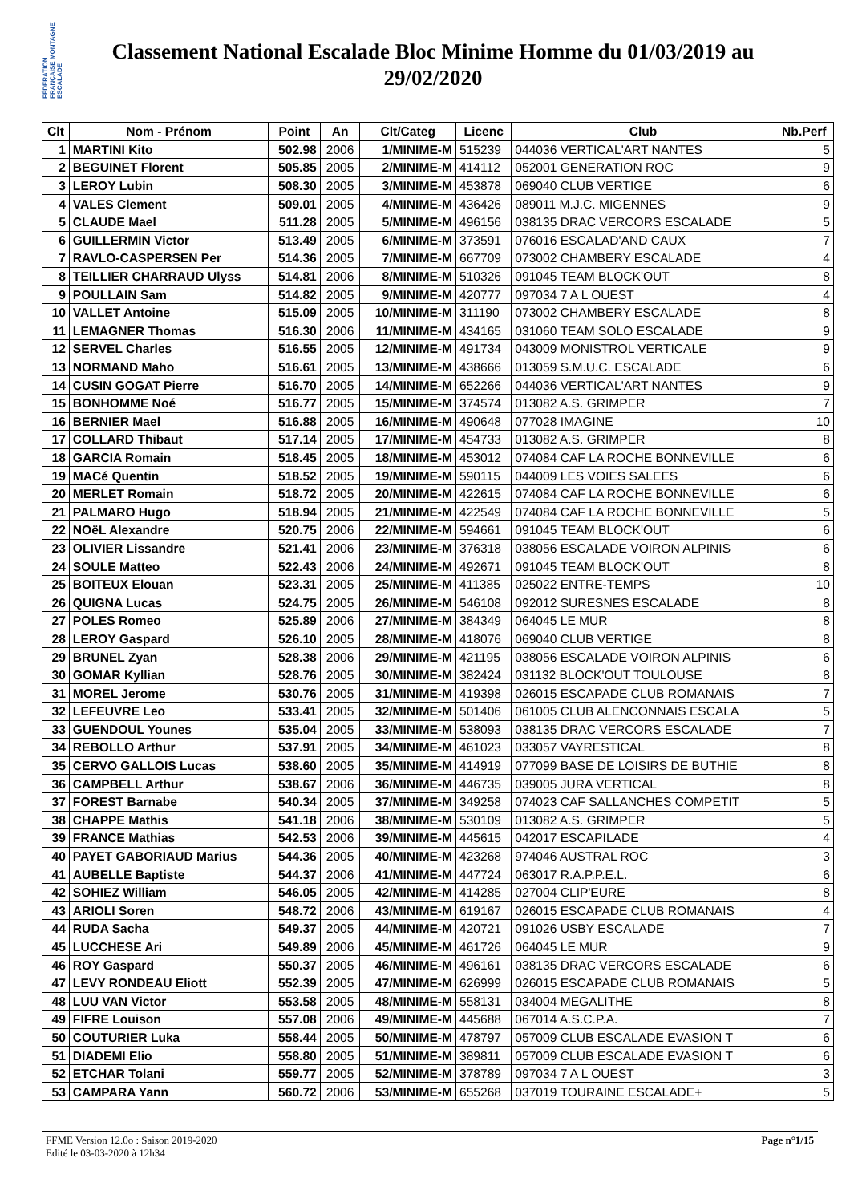FÉDÉRATION FRANÇAISE MONTAGNE ESCALADE
Classement National Escalade Bloc Minime Homme du 01/03/2019 au 29/02/2020
| Clt | Nom - Prénom | Point | An | Clt/Categ | Licenc | Club | Nb.Perf |
| --- | --- | --- | --- | --- | --- | --- | --- |
| 1 | MARTINI Kito | 502.98 | 2006 | 1/MINIME-M | 515239 | 044036 VERTICAL'ART NANTES | 5 |
| 2 | BEGUINET Florent | 505.85 | 2005 | 2/MINIME-M | 414112 | 052001 GENERATION ROC | 9 |
| 3 | LEROY Lubin | 508.30 | 2005 | 3/MINIME-M | 453878 | 069040 CLUB VERTIGE | 6 |
| 4 | VALES Clement | 509.01 | 2005 | 4/MINIME-M | 436426 | 089011 M.J.C. MIGENNES | 9 |
| 5 | CLAUDE Mael | 511.28 | 2005 | 5/MINIME-M | 496156 | 038135 DRAC VERCORS ESCALADE | 5 |
| 6 | GUILLERMIN Victor | 513.49 | 2005 | 6/MINIME-M | 373591 | 076016 ESCALAD'AND CAUX | 7 |
| 7 | RAVLO-CASPERSEN Per | 514.36 | 2005 | 7/MINIME-M | 667709 | 073002 CHAMBERY ESCALADE | 4 |
| 8 | TEILLIER CHARRAUD Ulyss | 514.81 | 2006 | 8/MINIME-M | 510326 | 091045 TEAM BLOCK'OUT | 8 |
| 9 | POULLAIN Sam | 514.82 | 2005 | 9/MINIME-M | 420777 | 097034 7 A L OUEST | 4 |
| 10 | VALLET Antoine | 515.09 | 2005 | 10/MINIME-M | 311190 | 073002 CHAMBERY ESCALADE | 8 |
| 11 | LEMAGNER Thomas | 516.30 | 2006 | 11/MINIME-M | 434165 | 031060 TEAM SOLO ESCALADE | 9 |
| 12 | SERVEL Charles | 516.55 | 2005 | 12/MINIME-M | 491734 | 043009 MONISTROL VERTICALE | 9 |
| 13 | NORMAND Maho | 516.61 | 2005 | 13/MINIME-M | 438666 | 013059 S.M.U.C. ESCALADE | 6 |
| 14 | CUSIN GOGAT Pierre | 516.70 | 2005 | 14/MINIME-M | 652266 | 044036 VERTICAL'ART NANTES | 9 |
| 15 | BONHOMME Noé | 516.77 | 2005 | 15/MINIME-M | 374574 | 013082 A.S. GRIMPER | 7 |
| 16 | BERNIER Mael | 516.88 | 2005 | 16/MINIME-M | 490648 | 077028 IMAGINE | 10 |
| 17 | COLLARD Thibaut | 517.14 | 2005 | 17/MINIME-M | 454733 | 013082 A.S. GRIMPER | 8 |
| 18 | GARCIA Romain | 518.45 | 2005 | 18/MINIME-M | 453012 | 074084 CAF LA ROCHE BONNEVILLE | 6 |
| 19 | MACé Quentin | 518.52 | 2005 | 19/MINIME-M | 590115 | 044009 LES VOIES SALEES | 6 |
| 20 | MERLET Romain | 518.72 | 2005 | 20/MINIME-M | 422615 | 074084 CAF LA ROCHE BONNEVILLE | 6 |
| 21 | PALMARO Hugo | 518.94 | 2005 | 21/MINIME-M | 422549 | 074084 CAF LA ROCHE BONNEVILLE | 5 |
| 22 | NOëL Alexandre | 520.75 | 2006 | 22/MINIME-M | 594661 | 091045 TEAM BLOCK'OUT | 6 |
| 23 | OLIVIER Lissandre | 521.41 | 2006 | 23/MINIME-M | 376318 | 038056 ESCALADE VOIRON ALPINIS | 6 |
| 24 | SOULE Matteo | 522.43 | 2006 | 24/MINIME-M | 492671 | 091045 TEAM BLOCK'OUT | 8 |
| 25 | BOITEUX Elouan | 523.31 | 2005 | 25/MINIME-M | 411385 | 025022 ENTRE-TEMPS | 10 |
| 26 | QUIGNA Lucas | 524.75 | 2005 | 26/MINIME-M | 546108 | 092012 SURESNES ESCALADE | 8 |
| 27 | POLES Romeo | 525.89 | 2006 | 27/MINIME-M | 384349 | 064045 LE MUR | 8 |
| 28 | LEROY Gaspard | 526.10 | 2005 | 28/MINIME-M | 418076 | 069040 CLUB VERTIGE | 8 |
| 29 | BRUNEL Zyan | 528.38 | 2006 | 29/MINIME-M | 421195 | 038056 ESCALADE VOIRON ALPINIS | 6 |
| 30 | GOMAR Kyllian | 528.76 | 2005 | 30/MINIME-M | 382424 | 031132 BLOCK'OUT TOULOUSE | 8 |
| 31 | MOREL Jerome | 530.76 | 2005 | 31/MINIME-M | 419398 | 026015 ESCAPADE CLUB ROMANAIS | 7 |
| 32 | LEFEUVRE Leo | 533.41 | 2005 | 32/MINIME-M | 501406 | 061005 CLUB ALENCONNAIS ESCALA | 5 |
| 33 | GUENDOUL Younes | 535.04 | 2005 | 33/MINIME-M | 538093 | 038135 DRAC VERCORS ESCALADE | 7 |
| 34 | REBOLLO Arthur | 537.91 | 2005 | 34/MINIME-M | 461023 | 033057 VAYRESTICAL | 8 |
| 35 | CERVO GALLOIS Lucas | 538.60 | 2005 | 35/MINIME-M | 414919 | 077099 BASE DE LOISIRS DE BUTHIE | 8 |
| 36 | CAMPBELL Arthur | 538.67 | 2006 | 36/MINIME-M | 446735 | 039005 JURA VERTICAL | 8 |
| 37 | FOREST Barnabe | 540.34 | 2005 | 37/MINIME-M | 349258 | 074023 CAF SALLANCHES COMPETIT | 5 |
| 38 | CHAPPE Mathis | 541.18 | 2006 | 38/MINIME-M | 530109 | 013082 A.S. GRIMPER | 5 |
| 39 | FRANCE Mathias | 542.53 | 2006 | 39/MINIME-M | 445615 | 042017 ESCAPILADE | 4 |
| 40 | PAYET GABORIAUD Marius | 544.36 | 2005 | 40/MINIME-M | 423268 | 974046 AUSTRAL ROC | 3 |
| 41 | AUBELLE Baptiste | 544.37 | 2006 | 41/MINIME-M | 447724 | 063017 R.A.P.P.E.L. | 6 |
| 42 | SOHIEZ William | 546.05 | 2005 | 42/MINIME-M | 414285 | 027004 CLIP'EURE | 8 |
| 43 | ARIOLI Soren | 548.72 | 2006 | 43/MINIME-M | 619167 | 026015 ESCAPADE CLUB ROMANAIS | 4 |
| 44 | RUDA Sacha | 549.37 | 2005 | 44/MINIME-M | 420721 | 091026 USBY ESCALADE | 7 |
| 45 | LUCCHESE Ari | 549.89 | 2006 | 45/MINIME-M | 461726 | 064045 LE MUR | 9 |
| 46 | ROY Gaspard | 550.37 | 2005 | 46/MINIME-M | 496161 | 038135 DRAC VERCORS ESCALADE | 6 |
| 47 | LEVY RONDEAU Eliott | 552.39 | 2005 | 47/MINIME-M | 626999 | 026015 ESCAPADE CLUB ROMANAIS | 5 |
| 48 | LUU VAN Victor | 553.58 | 2005 | 48/MINIME-M | 558131 | 034004 MEGALITHE | 8 |
| 49 | FIFRE Louison | 557.08 | 2006 | 49/MINIME-M | 445688 | 067014 A.S.C.P.A. | 7 |
| 50 | COUTURIER Luka | 558.44 | 2005 | 50/MINIME-M | 478797 | 057009 CLUB ESCALADE EVASION T | 6 |
| 51 | DIADEMI Elio | 558.80 | 2005 | 51/MINIME-M | 389811 | 057009 CLUB ESCALADE EVASION T | 6 |
| 52 | ETCHAR Tolani | 559.77 | 2005 | 52/MINIME-M | 378789 | 097034 7 A L OUEST | 3 |
| 53 | CAMPARA Yann | 560.72 | 2006 | 53/MINIME-M | 655268 | 037019 TOURAINE ESCALADE+ | 5 |
FFME Version 12.0o : Saison 2019-2020
Edité le 03-03-2020 à 12h34
Page n°1/15